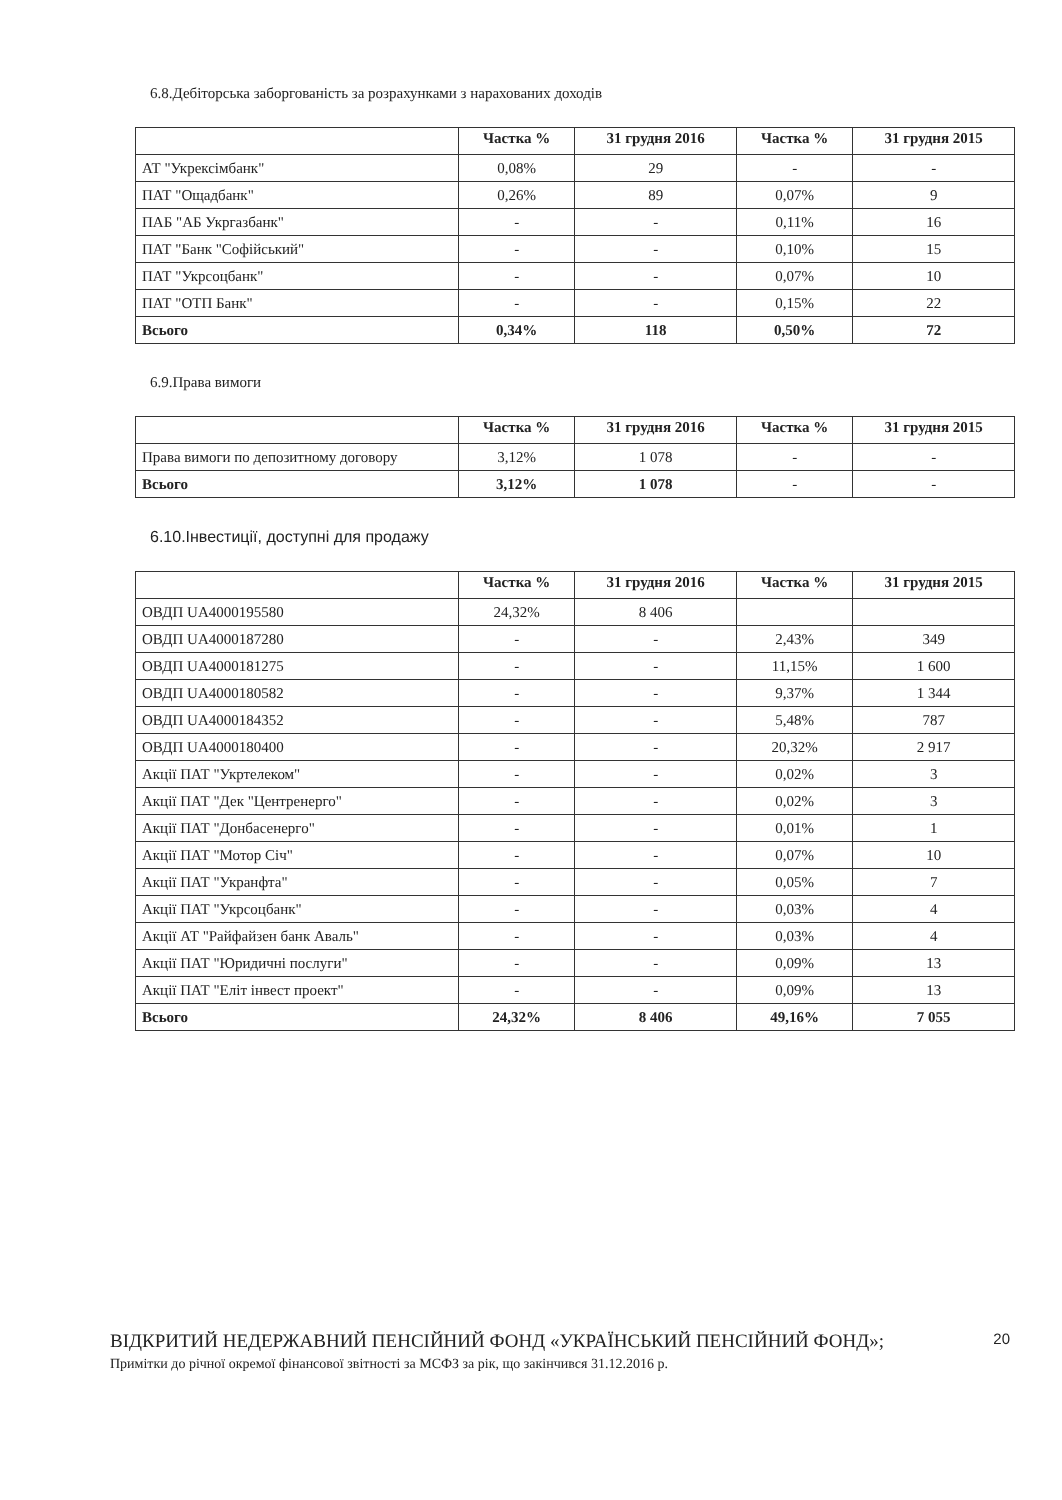6.8.Дебіторська заборгованість за розрахунками з нарахованих доходів
| | Частка % | 31 грудня 2016 | Частка % | 31 грудня 2015 |
| --- | --- | --- | --- | --- |
| АТ "Укрексімбанк" | 0,08% | 29 | - | - |
| ПАТ "Ощадбанк" | 0,26% | 89 | 0,07% | 9 |
| ПАБ "АБ Укргазбанк" | - | - | 0,11% | 16 |
| ПАТ "Банк "Софійський" | - | - | 0,10% | 15 |
| ПАТ "Укрсоцбанк" | - | - | 0,07% | 10 |
| ПАТ "ОТП Банк" | - | - | 0,15% | 22 |
| Всього | 0,34% | 118 | 0,50% | 72 |
6.9.Права вимоги
| | Частка % | 31 грудня 2016 | Частка % | 31 грудня 2015 |
| --- | --- | --- | --- | --- |
| Права вимоги по депозитному договору | 3,12% | 1 078 | - | - |
| Всього | 3,12% | 1 078 | - | - |
6.10.Інвестиції, доступні для продажу
| | Частка % | 31 грудня 2016 | Частка % | 31 грудня 2015 |
| --- | --- | --- | --- | --- |
| ОВДП UA4000195580 | 24,32% | 8 406 | | |
| ОВДП UA4000187280 | - | - | 2,43% | 349 |
| ОВДП UA4000181275 | - | - | 11,15% | 1 600 |
| ОВДП UA4000180582 | - | - | 9,37% | 1 344 |
| ОВДП UA4000184352 | - | - | 5,48% | 787 |
| ОВДП UA4000180400 | - | - | 20,32% | 2 917 |
| Акції ПАТ "Укртелеком" | - | - | 0,02% | 3 |
| Акції ПАТ "Дек "Центренерго" | - | - | 0,02% | 3 |
| Акції ПАТ "Донбасенерго" | - | - | 0,01% | 1 |
| Акції ПАТ "Мотор Січ" | - | - | 0,07% | 10 |
| Акції ПАТ "Укранфта" | - | - | 0,05% | 7 |
| Акції ПАТ "Укрсоцбанк" | - | - | 0,03% | 4 |
| Акції АТ "Райфайзен банк Аваль" | - | - | 0,03% | 4 |
| Акції ПАТ "Юридичні послуги" | - | - | 0,09% | 13 |
| Акції ПАТ "Еліт інвест проект" | - | - | 0,09% | 13 |
| Всього | 24,32% | 8 406 | 49,16% | 7 055 |
20
ВІДКРИТИЙ НЕДЕРЖАВНИЙ ПЕНСІЙНИЙ ФОНД «УКРАЇНСЬКИЙ ПЕНСІЙНИЙ ФОНД»;
Примітки до річної окремої фінансової звітності за МСФЗ за рік, що закінчився 31.12.2016 р.